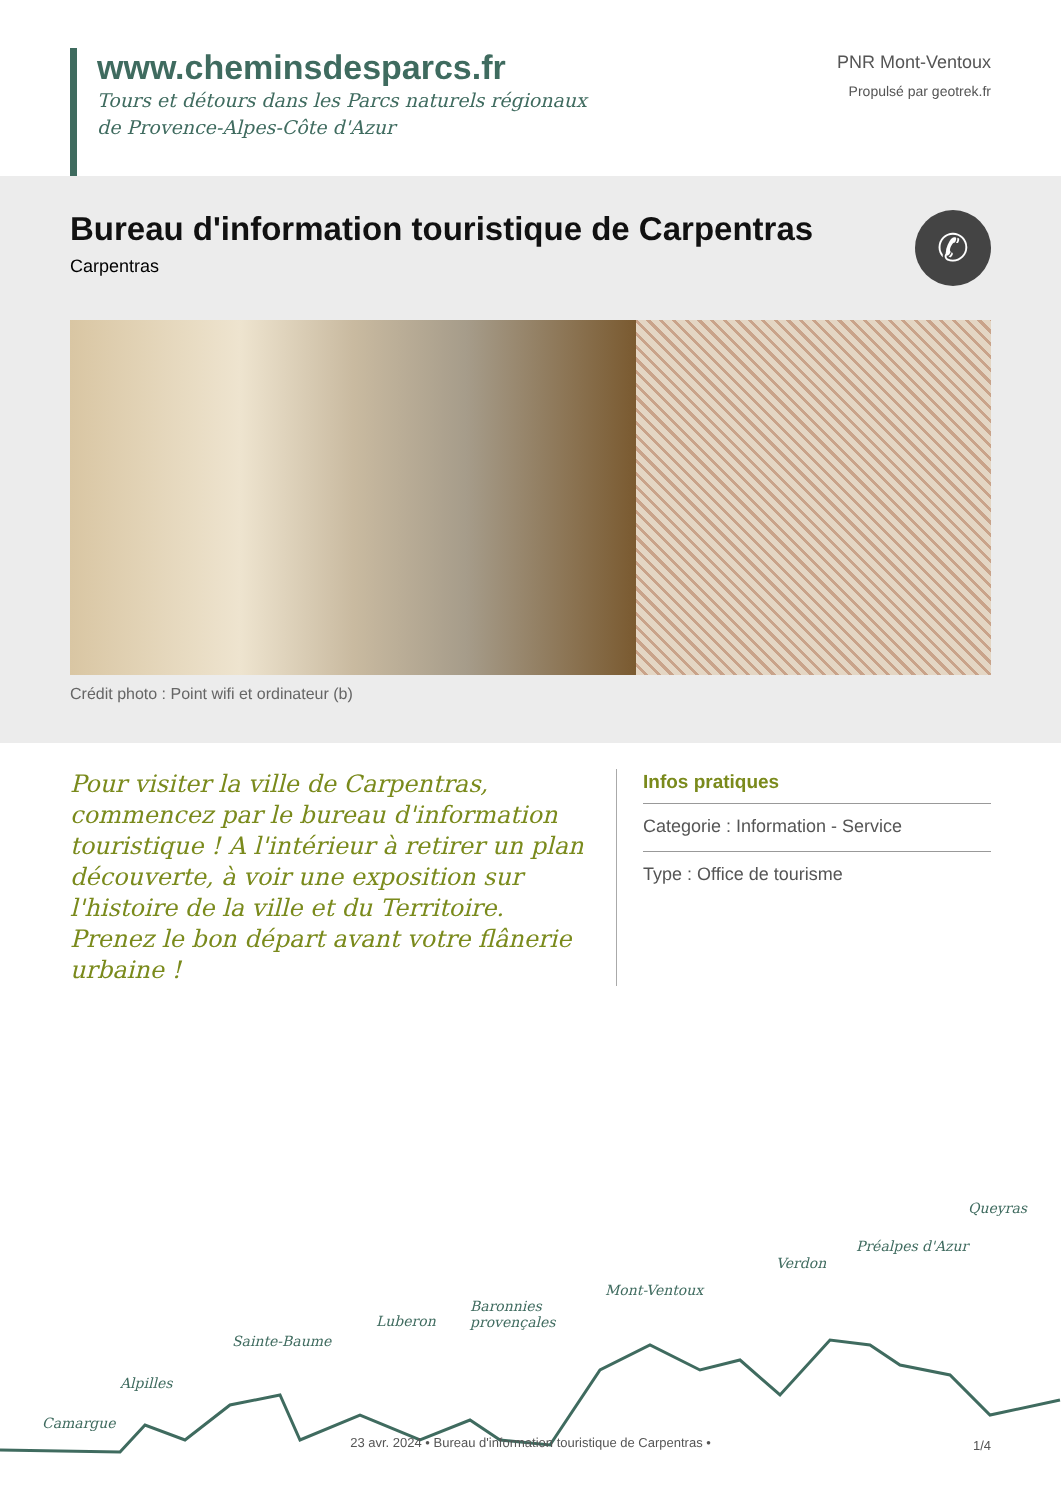www.cheminsdesparcs.fr
Tours et détours dans les Parcs naturels régionaux
de Provence-Alpes-Côte d'Azur
PNR Mont-Ventoux
Propulsé par geotrek.fr
Bureau d'information touristique de Carpentras
Carpentras
✆
Crédit photo : Point wifi et ordinateur (b)
Pour visiter la ville de Carpentras, commencez par le bureau d'information touristique ! A l'intérieur à retirer un plan découverte, à voir une exposition sur l'histoire de la ville et du Territoire. Prenez le bon départ avant votre flânerie urbaine !
Infos pratiques
Categorie : Information - Service
Type : Office de tourisme
Camargue
Alpilles
Sainte-Baume
Luberon
Baronnies
provençales
Mont-Ventoux
Verdon
Préalpes d'Azur
Queyras
23 avr. 2024 • Bureau d'information touristique de Carpentras • 1/4